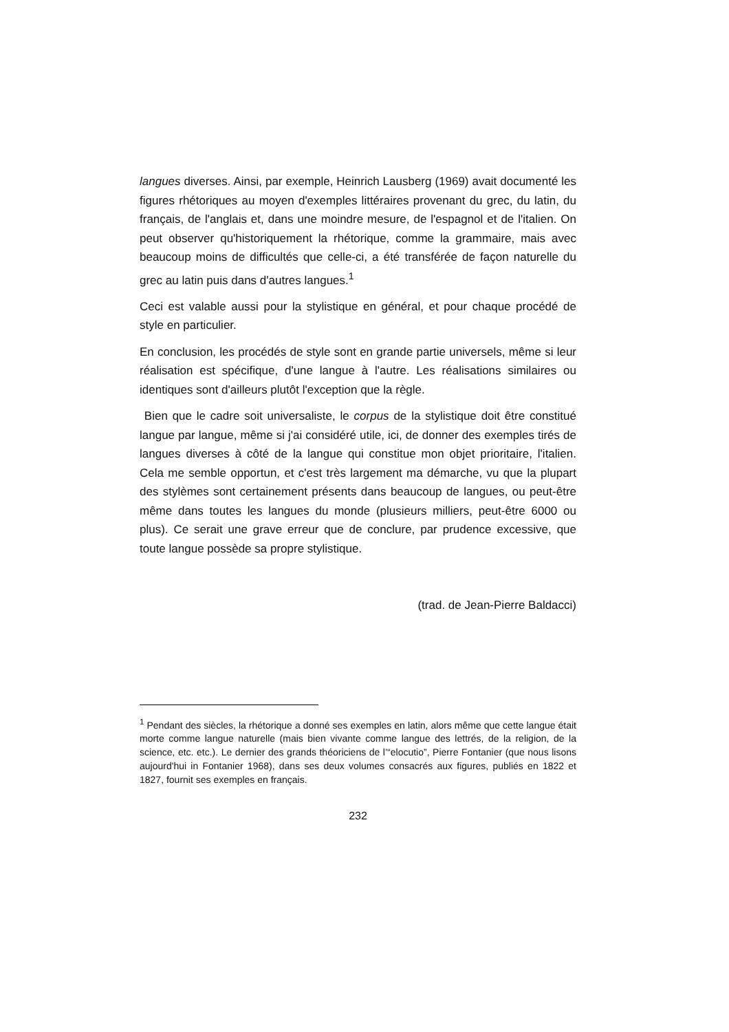langues diverses. Ainsi, par exemple, Heinrich Lausberg (1969) avait documenté les figures rhétoriques au moyen d'exemples littéraires provenant du grec, du latin, du français, de l'anglais et, dans une moindre mesure, de l'espagnol et de l'italien. On peut observer qu'historiquement la rhétorique, comme la grammaire, mais avec beaucoup moins de difficultés que celle-ci, a été transférée de façon naturelle du grec au latin puis dans d'autres langues.<sup>1</sup>
Ceci est valable aussi pour la stylistique en général, et pour chaque procédé de style en particulier.
En conclusion, les procédés de style sont en grande partie universels, même si leur réalisation est spécifique, d'une langue à l'autre. Les réalisations similaires ou identiques sont d'ailleurs plutôt l'exception que la règle.
Bien que le cadre soit universaliste, le corpus de la stylistique doit être constitué langue par langue, même si j'ai considéré utile, ici, de donner des exemples tirés de langues diverses à côté de la langue qui constitue mon objet prioritaire, l'italien. Cela me semble opportun, et c'est très largement ma démarche, vu que la plupart des stylèmes sont certainement présents dans beaucoup de langues, ou peut-être même dans toutes les langues du monde (plusieurs milliers, peut-être 6000 ou plus). Ce serait une grave erreur que de conclure, par prudence excessive, que toute langue possède sa propre stylistique.
(trad. de Jean-Pierre Baldacci)
<sup>1</sup> Pendant des siècles, la rhétorique a donné ses exemples en latin, alors même que cette langue était morte comme langue naturelle (mais bien vivante comme langue des lettrés, de la religion, de la science, etc. etc.). Le dernier des grands théoriciens de l’“elocutio”, Pierre Fontanier (que nous lisons aujourd'hui in Fontanier 1968), dans ses deux volumes consacrés aux figures, publiés en 1822 et 1827, fournit ses exemples en français.
232